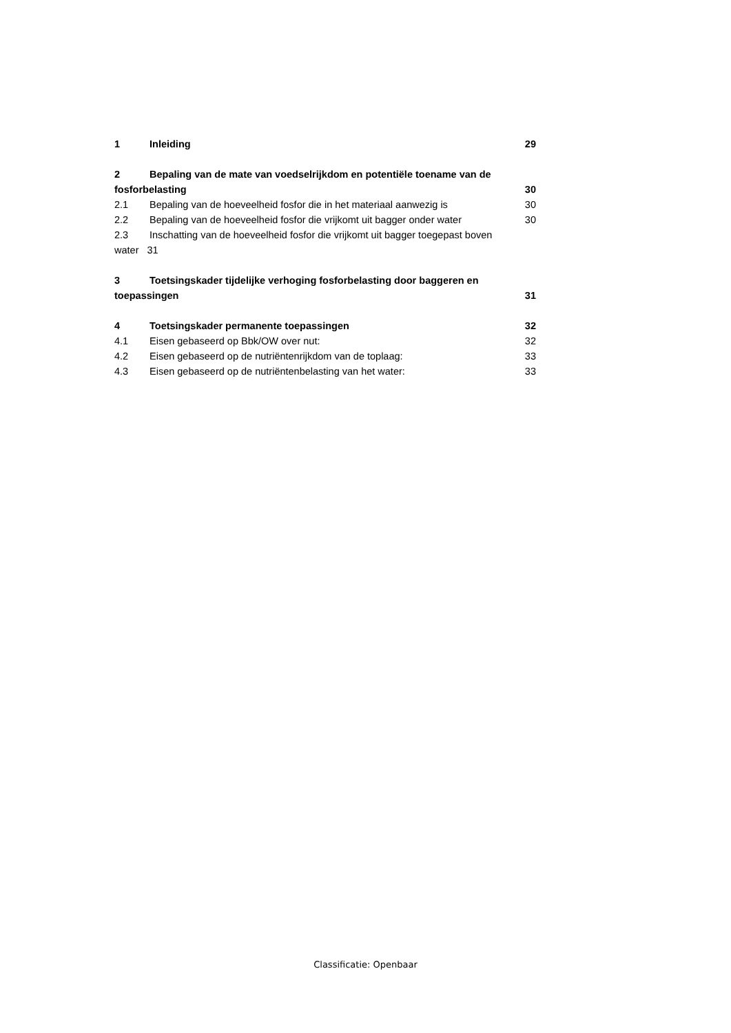1 Inleiding 29
2 Bepaling van de mate van voedselrijkdom en potentiële toename van de
fosforbelasting 30
2.1 Bepaling van de hoeveelheid fosfor die in het materiaal aanwezig is 30
2.2 Bepaling van de hoeveelheid fosfor die vrijkomt uit bagger onder water 30
2.3 Inschatting van de hoeveelheid fosfor die vrijkomt uit bagger toegepast boven
water 31
3 Toetsingskader tijdelijke verhoging fosforbelasting door baggeren en
toepassingen 31
4 Toetsingskader permanente toepassingen 32
4.1 Eisen gebaseerd op Bbk/OW over nut: 32
4.2 Eisen gebaseerd op de nutriëntenrijkdom van de toplaag: 33
4.3 Eisen gebaseerd op de nutriëntenbelasting van het water: 33
Classificatie: Openbaar